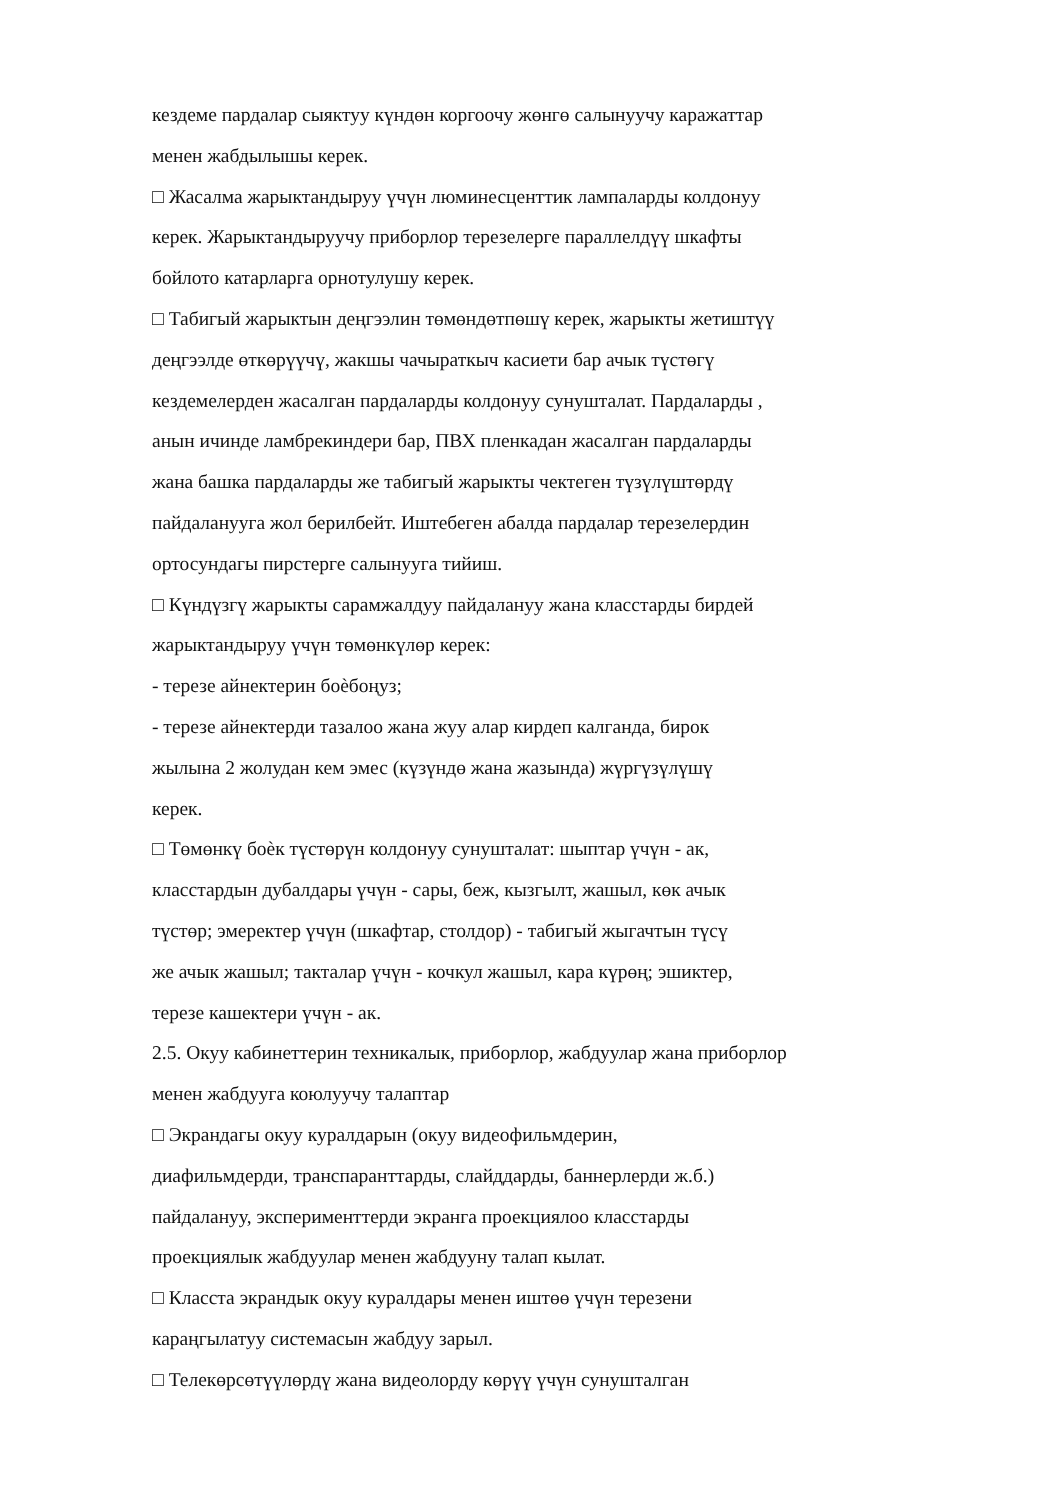кездеме пардалар сыяктуу күндөн коргоочу жөнгө салынуучу каражаттар
менен жабдылышы керек.
□ Жасалма жарыктандыруу үчүн люминесценттик лампаларды колдонуу
керек. Жарыктандыруучу приборлор терезелерге параллелдүү шкафты
бойлото катарларга орнотулушу керек.
□ Табигый жарыктын деңгээлин төмөндөтпөшү керек, жарыкты жетиштүү
деңгээлде өткөрүүчү, жакшы чачыраткыч касиети бар ачык түстөгү
кездемелерден жасалган пардаларды колдонуу сунушталат. Пардаларды ,
анын ичинде ламбрекиндери бар, ПВХ пленкадан жасалган пардаларды
жана башка пардаларды же табигый жарыкты чектеген түзүлүштөрдү
пайдаланууга жол берилбейт. Иштебеген абалда пардалар терезелердин
ортосундагы пирстерге салынууга тийиш.
□ Күндүзгү жарыкты сарамжалдуу пайдалануу жана класстарды бирдей
жарыктандыруу үчүн төмөнкүлөр керек:
- терезе айнектерин боѐбоңуз;
- терезе айнектерди тазалоо жана жуу алар кирдеп калганда, бирок
жылына 2 жолудан кем эмес (күзүндө жана жазында) жүргүзүлүшү
керек.
□ Төмөнкү боѐк түстөрүн колдонуу сунушталат: шыптар үчүн - ак,
класстардын дубалдары үчүн - сары, беж, кызгылт, жашыл, көк ачык
түстөр; эмеректер үчүн (шкафтар, столдор) - табигый жыгачтын түсү
же ачык жашыл; такталар үчүн - кочкул жашыл, кара күрөң; эшиктер,
терезе кашектери үчүн - ак.
2.5. Окуу кабинеттерин техникалык, приборлор, жабдуулар жана приборлор
менен жабдууга коюлуучу талаптар
□ Экрандагы окуу куралдарын (окуу видеофильмдерин,
диафильмдерди, транспаранттарды, слайддарды, баннерлерди ж.б.)
пайдалануу, эксперименттерди экранга проекциялоо класстарды
проекциялык жабдуулар менен жабдууну талап кылат.
□ Класста экрандык окуу куралдары менен иштөө үчүн терезени
караңгылатуу системасын жабдуу зарыл.
□ Телекөрсөтүүлөрдү жана видеолорду көрүү үчүн сунушталган